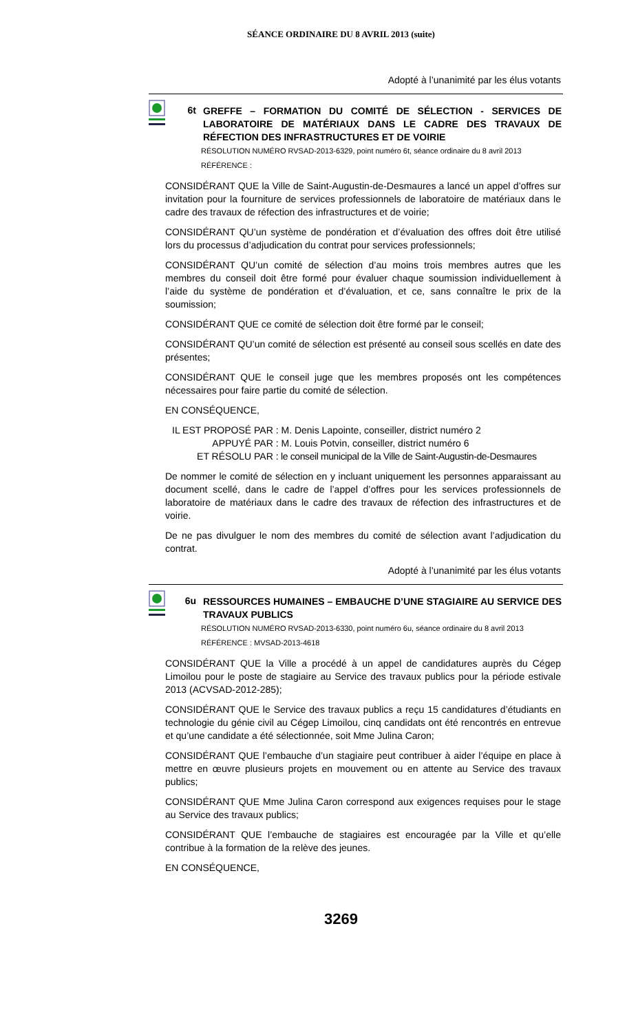SÉANCE ORDINAIRE DU 8 AVRIL 2013 (suite)
Adopté à l’unanimité par les élus votants
6t
GREFFE – FORMATION DU COMITÉ DE SÉLECTION - SERVICES DE LABORATOIRE DE MATÉRIAUX DANS LE CADRE DES TRAVAUX DE RÉFECTION DES INFRASTRUCTURES ET DE VOIRIE
RÉSOLUTION NUMÉRO RVSAD-2013-6329, point numéro 6t, séance ordinaire du 8 avril 2013
RÉFÉRENCE :
CONSIDÉRANT QUE la Ville de Saint-Augustin-de-Desmaures a lancé un appel d’offres sur invitation pour la fourniture de services professionnels de laboratoire de matériaux dans le cadre des travaux de réfection des infrastructures et de voirie;
CONSIDÉRANT QU’un système de pondération et d’évaluation des offres doit être utilisé lors du processus d’adjudication du contrat pour services professionnels;
CONSIDÉRANT QU’un comité de sélection d’au moins trois membres autres que les membres du conseil doit être formé pour évaluer chaque soumission individuellement à l’aide du système de pondération et d’évaluation, et ce, sans connaître le prix de la soumission;
CONSIDÉRANT QUE ce comité de sélection doit être formé par le conseil;
CONSIDÉRANT QU’un comité de sélection est présenté au conseil sous scellés en date des présentes;
CONSIDÉRANT QUE le conseil juge que les membres proposés ont les compétences nécessaires pour faire partie du comité de sélection.
EN CONSÉQUENCE,
| IL EST PROPOSÉ PAR : | M. Denis Lapointe, conseiller, district numéro 2 |
| APPUYÉ PAR : | M. Louis Potvin, conseiller, district numéro 6 |
| ET RÉSOLU PAR : | le conseil municipal de la Ville de Saint-Augustin-de-Desmaures |
De nommer le comité de sélection en y incluant uniquement les personnes apparaissant au document scellé, dans le cadre de l’appel d’offres pour les services professionnels de laboratoire de matériaux dans le cadre des travaux de réfection des infrastructures et de voirie.
De ne pas divulguer le nom des membres du comité de sélection avant l’adjudication du contrat.
Adopté à l’unanimité par les élus votants
6u
RESSOURCES HUMAINES – EMBAUCHE D’UNE STAGIAIRE AU SERVICE DES TRAVAUX PUBLICS
RÉSOLUTION NUMÉRO RVSAD-2013-6330, point numéro 6u, séance ordinaire du 8 avril 2013
RÉFÉRENCE : MVSAD-2013-4618
CONSIDÉRANT QUE la Ville a procédé à un appel de candidatures auprès du Cégep Limoilou pour le poste de stagiaire au Service des travaux publics pour la période estivale 2013 (ACVSAD-2012-285);
CONSIDÉRANT QUE le Service des travaux publics a reçu 15 candidatures d’étudiants en technologie du génie civil au Cégep Limoilou, cinq candidats ont été rencontrés en entrevue et qu’une candidate a été sélectionnée, soit Mme Julina Caron;
CONSIDÉRANT QUE l’embauche d’un stagiaire peut contribuer à aider l’équipe en place à mettre en œuvre plusieurs projets en mouvement ou en attente au Service des travaux publics;
CONSIDÉRANT QUE Mme Julina Caron correspond aux exigences requises pour le stage au Service des travaux publics;
CONSIDÉRANT QUE l’embauche de stagiaires est encouragée par la Ville et qu’elle contribue à la formation de la relève des jeunes.
EN CONSÉQUENCE,
3269